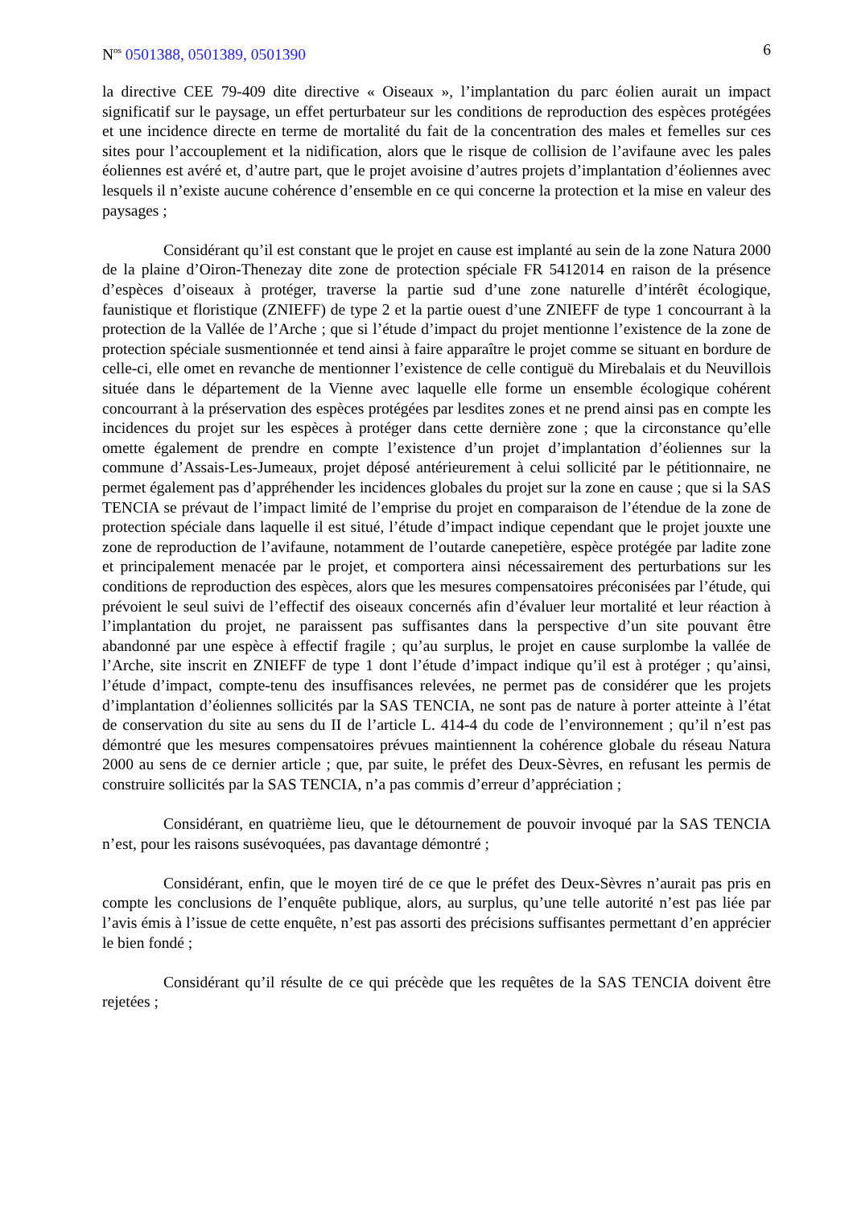N<sup>os</sup> 0501388, 0501389, 0501390 6
la directive CEE 79-409 dite directive « Oiseaux », l’implantation du parc éolien aurait un impact significatif sur le paysage, un effet perturbateur sur les conditions de reproduction des espèces protégées et une incidence directe en terme de mortalité du fait de la concentration des males et femelles sur ces sites pour l’accouplement et la nidification, alors que le risque de collision de l’avifaune avec les pales éoliennes est avéré et, d’autre part, que le projet avoisine d’autres projets d’implantation d’éoliennes avec lesquels il n’existe aucune cohérence d’ensemble en ce qui concerne la protection et la mise en valeur des paysages ;
Considérant qu’il est constant que le projet en cause est implanté au sein de la zone Natura 2000 de la plaine d’Oiron-Thenezay dite zone de protection spéciale FR 5412014 en raison de la présence d’espèces d’oiseaux à protéger, traverse la partie sud d’une zone naturelle d’intérêt écologique, faunistique et floristique (ZNIEFF) de type 2 et la partie ouest d’une ZNIEFF de type 1 concourrant à la protection de la Vallée de l’Arche ; que si l’étude d’impact du projet mentionne l’existence de la zone de protection spéciale susmentionnée et tend ainsi à faire apparaître le projet comme se situant en bordure de celle-ci, elle omet en revanche de mentionner l’existence de celle contiguë du Mirebalais et du Neuvillois située dans le département de la Vienne avec laquelle elle forme un ensemble écologique cohérent concourrant à la préservation des espèces protégées par lesdites zones et ne prend ainsi pas en compte les incidences du projet sur les espèces à protéger dans cette dernière zone ; que la circonstance qu’elle omette également de prendre en compte l’existence d’un projet d’implantation d’éoliennes sur la commune d’Assais-Les-Jumeaux, projet déposé antérieurement à celui sollicité par le pétitionnaire, ne permet également pas d’appréhender les incidences globales du projet sur la zone en cause ; que si la SAS TENCIA se prévaut de l’impact limité de l’emprise du projet en comparaison de l’étendue de la zone de protection spéciale dans laquelle il est situé, l’étude d’impact indique cependant que le projet jouxte une zone de reproduction de l’avifaune, notamment de l’outarde canepetière, espèce protégée par ladite zone et principalement menacée par le projet, et comportera ainsi nécessairement des perturbations sur les conditions de reproduction des espèces, alors que les mesures compensatoires préconisées par l’étude, qui prévoient le seul suivi de l’effectif des oiseaux concernés afin d’évaluer leur mortalité et leur réaction à l’implantation du projet, ne paraissent pas suffisantes dans la perspective d’un site pouvant être abandonné par une espèce à effectif fragile ; qu’au surplus, le projet en cause surplombe la vallée de l’Arche, site inscrit en ZNIEFF de type 1 dont l’étude d’impact indique qu’il est à protéger ; qu’ainsi, l’étude d’impact, compte-tenu des insuffisances relevées, ne permet pas de considérer que les projets d’implantation d’éoliennes sollicités par la SAS TENCIA, ne sont pas de nature à porter atteinte à l’état de conservation du site au sens du II de l’article L. 414-4 du code de l’environnement ; qu’il n’est pas démontré que les mesures compensatoires prévues maintiennent la cohérence globale du réseau Natura 2000 au sens de ce dernier article ; que, par suite, le préfet des Deux-Sèvres, en refusant les permis de construire sollicités par la SAS TENCIA, n’a pas commis d’erreur d’appréciation ;
Considérant, en quatrième lieu, que le détournement de pouvoir invoqué par la SAS TENCIA n’est, pour les raisons susévoquées, pas davantage démontré ;
Considérant, enfin, que le moyen tiré de ce que le préfet des Deux-Sèvres n’aurait pas pris en compte les conclusions de l’enquête publique, alors, au surplus, qu’une telle autorité n’est pas liée par l’avis émis à l’issue de cette enquête, n’est pas assorti des précisions suffisantes permettant d’en apprécier le bien fondé ;
Considérant qu’il résulte de ce qui précède que les requêtes de la SAS TENCIA doivent être rejetées ;